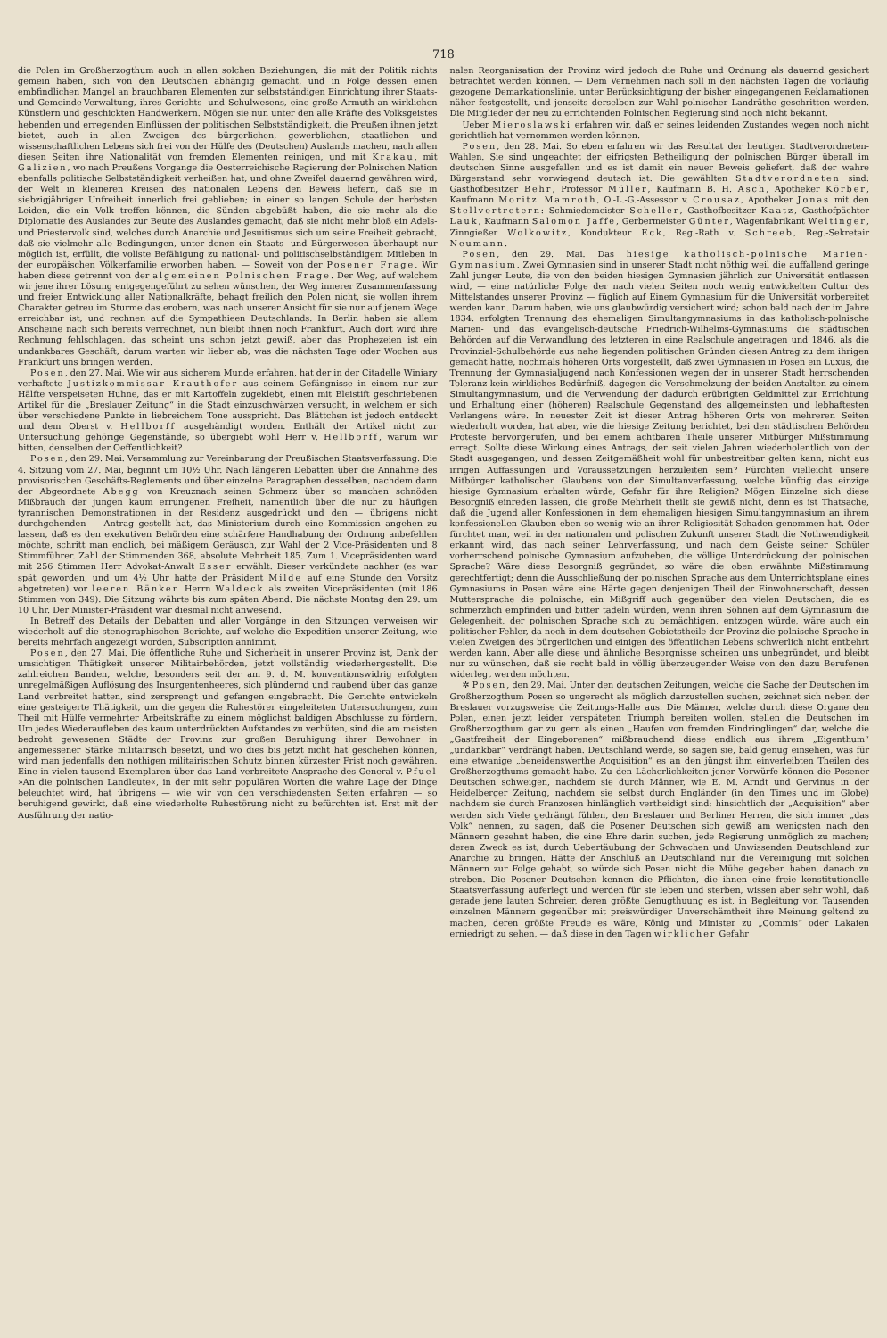718
die Polen im Großherzogthum auch in allen solchen Beziehungen, die mit der Politik nichts gemein haben, sich von den Deutschen abhängig gemacht, und in Folge dessen einen embfindlichen Mangel an brauchbaren Elementen zur selbstständigen Einrichtung ihrer Staats- und Gemeinde-Verwaltung, ihres Gerichts- und Schulwesens, eine große Armuth an wirklichen Künstlern und geschickten Handwerkern. Mögen sie nun unter den alle Kräfte des Volksgeistes hebenden und erregenden Einflüssen der politischen Selbstständigkeit, die Preußen ihnen jetzt bietet, auch in allen Zweigen des bürgerlichen, gewerblichen, staatlichen und wissenschaftlichen Lebens sich frei von der Hülfe des (Deutschen) Auslands machen, nach allen diesen Seiten ihre Nationalität von fremden Elementen reinigen, und mit Krakau, mit Galizien, wo nach Preußens Vorgange die Oesterreichische Regierung der Polnischen Nation ebenfalls politische Selbstständigkeit verheißen hat, und ohne Zweifel dauernd gewähren wird, der Welt in kleineren Kreisen des nationalen Lebens den Beweis liefern, daß sie in siebzigjähriger Unfreiheit innerlich frei geblieben; in einer so langen Schule der herbsten Leiden, die ein Volk treffen können, die Sünden abgebüßt haben, die sie mehr als die Diplomatie des Auslandes zur Beute des Auslandes gemacht, daß sie nicht mehr bloß ein Adels- und Priestervolk sind, welches durch Anarchie und Jesuitismus sich um seine Freiheit gebracht, daß sie vielmehr alle Bedingungen, unter denen ein Staats- und Bürgerwesen überhaupt nur möglich ist, erfüllt, die vollste Befähigung zu national- und politischselbständigem Mitleben in der europäischen Völkerfamilie erworben haben. — Soweit von der Posener Frage. Wir haben diese getrennt von der algemeinen Polnischen Frage. Der Weg, auf welchem wir jene ihrer Lösung entgegengeführt zu sehen wünschen, der Weg innerer Zusammenfassung und freier Entwicklung aller Nationalkräfte, behagt freilich den Polen nicht, sie wollen ihrem Charakter getreu im Sturme das erobern, was nach unserer Ansicht für sie nur auf jenem Wege erreichbar ist, und rechnen auf die Sympathieen Deutschlands. In Berlin haben sie allem Anscheine nach sich bereits verrechnet, nun bleibt ihnen noch Frankfurt. Auch dort wird ihre Rechnung fehlschlagen, das scheint uns schon jetzt gewiß, aber das Prophezeien ist ein undankbares Geschäft, darum warten wir lieber ab, was die nächsten Tage oder Wochen aus Frankfurt uns bringen werden.
Posen, den 27. Mai. Wie wir aus sicherem Munde erfahren, hat der in der Citadelle Winiary verhaftete Justizkommissar Krauthofer aus seinem Gefängnisse in einem nur zur Hälfte verspeiseten Huhne, das er mit Kartoffeln zugeklebt, einen mit Bleistift geschriebenen Artikel für die „Breslauer Zeitung“ in die Stadt einzuschwärzen versucht, in welchem er sich über verschiedene Punkte in liebreichem Tone ausspricht. Das Blättchen ist jedoch entdeckt und dem Oberst v. Hellborff ausgehändigt worden. Enthält der Artikel nicht zur Untersuchung gehörige Gegenstände, so übergiebt wohl Herr v. Hellborff, warum wir bitten, denselben der Oeffentlichkeit?
Posen, den 29. Mai. Versammlung zur Vereinbarung der Preußischen Staatsverfassung. Die 4. Sitzung vom 27. Mai, beginnt um 10½ Uhr. Nach längeren Debatten über die Annahme des provisorischen Geschäfts-Reglements und über einzelne Paragraphen desselben, nachdem dann der Abgeordnete Abegg von Kreuznach seinen Schmerz über so manchen schnöden Mißbrauch der jungen kaum errungenen Freiheit, namentlich über die nur zu häufigen tyrannischen Demonstrationen in der Residenz ausgedrückt und den — übrigens nicht durchgehenden — Antrag gestellt hat, das Ministerium durch eine Kommission angehen zu lassen, daß es den exekutiven Behörden eine schärfere Handhabung der Ordnung anbefehlen möchte, schritt man endlich, bei mäßigem Geräusch, zur Wahl der 2 Vice-Präsidenten und 8 Stimmführer. Zahl der Stimmenden 368, absolute Mehrheit 185. Zum 1. Vicepräsidenten ward mit 256 Stimmen Herr Advokat-Anwalt Esser erwählt. Dieser verkündete nachher (es war spät geworden, und um 4½ Uhr hatte der Präsident Milde auf eine Stunde den Vorsitz abgetreten) vor leeren Bänken Herrn Waldeck als zweiten Vicepräsidenten (mit 186 Stimmen von 349). Die Sitzung währte bis zum späten Abend. Die nächste Montag den 29. um 10 Uhr. Der Minister-Präsident war diesmal nicht anwesend.
In Betreff des Details der Debatten und aller Vorgänge in den Sitzungen verweisen wir wiederholt auf die stenographischen Berichte, auf welche die Expedition unserer Zeitung, wie bereits mehrfach angezeigt worden, Subscription annimmt.
Posen, den 27. Mai. Die öffentliche Ruhe und Sicherheit in unserer Provinz ist, Dank der umsichtigen Thätigkeit unserer Militairbehörden, jetzt vollständig wiederhergestellt. Die zahlreichen Banden, welche, besonders seit der am 9. d. M. konventionswidrig erfolgten unregelmäßigen Auflösung des Insurgentenheeres, sich plündernd und raubend über das ganze Land verbreitet hatten, sind zersprengt und gefangen eingebracht. Die Gerichte entwickeln eine gesteigerte Thätigkeit, um die gegen die Ruhestörer eingeleiteten Untersuchungen, zum Theil mit Hülfe vermehrter Arbeitskräfte zu einem möglichst baldigen Abschlusse zu fördern. Um jedes Wiederaufleben des kaum unterdrückten Aufstandes zu verhüten, sind die am meisten bedroht gewesenen Städte der Provinz zur großen Beruhigung ihrer Bewohner in angemessener Stärke militairisch besetzt, und wo dies bis jetzt nicht hat geschehen können, wird man jedenfalls den nothigen militairischen Schutz binnen kürzester Frist noch gewähren. Eine in vielen tausend Exemplaren über das Land verbreitete Ansprache des General v. Pfuel »An die polnischen Landleute«, in der mit sehr populären Worten die wahre Lage der Dinge beleuchtet wird, hat übrigens — wie wir von den verschiedensten Seiten erfahren — so beruhigend gewirkt, daß eine wiederholte Ruhestörung nicht zu befürchten ist. Erst mit der Ausführung der natio-
nalen Reorganisation der Provinz wird jedoch die Ruhe und Ordnung als dauernd gesichert betrachtet werden können. — Dem Vernehmen nach soll in den nächsten Tagen die vorläufig gezogene Demarkationslinie, unter Berücksichtigung der bisher eingegangenen Reklamationen näher festgestellt, und jenseits derselben zur Wahl polnischer Landräthe geschritten werden. Die Mitglieder der neu zu errichtenden Polnischen Regierung sind noch nicht bekannt.
Ueber Mieroslawski erfahren wir, daß er seines leidenden Zustandes wegen noch nicht gerichtlich hat vernommen werden können.
Posen, den 28. Mai. So eben erfahren wir das Resultat der heutigen Stadtverordneten-Wahlen. Sie sind ungeachtet der eifrigsten Betheiligung der polnischen Bürger überall im deutschen Sinne ausgefallen und es ist damit ein neuer Beweis geliefert, daß der wahre Bürgerstand sehr vorwiegend deutsch ist. Die gewählten Stadtverordneten sind: Gasthofbesitzer Behr, Professor Müller, Kaufmann B. H. Asch, Apotheker Körber, Kaufmann Moritz Mamroth, O.-L.-G.-Assessor v. Crousaz, Apotheker Jonas mit den Stellvertretern: Schmiedemeister Scheller, Gasthofbesitzer Kaatz, Gasthofpächter Lauk, Kaufmann Salomon Jaffe, Gerbermeister Günter, Wagenfabrikant Weltinger, Zinngießer Wolkowitz, Kondukteur Eck, Reg.-Rath v. Schreeb, Reg.-Sekretair Neumann.
Posen, den 29. Mai. Das hiesige katholisch-polnische Marien-Gymnasium. Zwei Gymnasien sind in unserer Stadt nicht nöthig weil die auffallend geringe Zahl junger Leute, die von den beiden hiesigen Gymnasien jährlich zur Universität entlassen wird, — eine natürliche Folge der nach vielen Seiten noch wenig entwickelten Cultur des Mittelstandes unserer Provinz — füglich auf Einem Gymnasium für die Universität vorbereitet werden kann. Darum haben, wie uns glaubwürdig versichert wird; schon bald nach der im Jahre 1834. erfolgten Trennung des ehemaligen Simultangymnasiums in das katholisch-polnische Marien- und das evangelisch-deutsche Friedrich-Wilhelms-Gymnasiums die städtischen Behörden auf die Verwandlung des letzteren in eine Realschule angetragen und 1846, als die Provinzial-Schulbehörde aus nahe liegenden politischen Gründen diesen Antrag zu dem ihrigen gemacht hatte, nochmals höheren Orts vorgestellt, daß zwei Gymnasien in Posen ein Luxus, die Trennung der Gymnasialjugend nach Konfessionen wegen der in unserer Stadt herrschenden Toleranz kein wirkliches Bedürfniß, dagegen die Verschmelzung der beiden Anstalten zu einem Simultangymnasium, und die Verwendung der dadurch erübrigten Geldmittel zur Errichtung und Erhaltung einer (höheren) Realschule Gegenstand des allgemeinsten und lebhaftesten Verlangens wäre. In neuester Zeit ist dieser Antrag höheren Orts von mehreren Seiten wiederholt worden, hat aber, wie die hiesige Zeitung berichtet, bei den städtischen Behörden Proteste hervorgerufen, und bei einem achtbaren Theile unserer Mitbürger Mißstimmung erregt. Sollte diese Wirkung eines Antrags, der seit vielen Jahren wiederholentlich von der Stadt ausgegangen, und dessen Zeitgemäßheit wohl für unbestreitbar gelten kann, nicht aus irrigen Auffassungen und Voraussetzungen herzuleiten sein? Fürchten vielleicht unsere Mitbürger katholischen Glaubens von der Simultanverfassung, welche künftig das einzige hiesige Gymnasium erhalten würde, Gefahr für ihre Religion? Mögen Einzelne sich diese Besorgniß einreden lassen, die große Mehrheit theilt sie gewiß nicht, denn es ist Thatsache, daß die Jugend aller Konfessionen in dem ehemaligen hiesigen Simultangymnasium an ihrem konfessionellen Glauben eben so wenig wie an ihrer Religiosität Schaden genommen hat. Oder fürchtet man, weil in der nationalen und polischen Zukunft unserer Stadt die Nothwendigkeit erkannt wird, das nach seiner Lehrverfassung, und nach dem Geiste seiner Schüler vorherrschend polnische Gymnasium aufzuheben, die völlige Unterdrückung der polnischen Sprache? Wäre diese Besorgniß gegründet, so wäre die oben erwähnte Mißstimmung gerechtfertigt; denn die Ausschließung der polnischen Sprache aus dem Unterrichtsplane eines Gymnasiums in Posen wäre eine Härte gegen denjenigen Theil der Einwohnerschaft, dessen Muttersprache die polnische, ein Mißgriff auch gegenüber den vielen Deutschen, die es schmerzlich empfinden und bitter tadeln würden, wenn ihren Söhnen auf dem Gymnasium die Gelegenheit, der polnischen Sprache sich zu bemächtigen, entzogen würde, wäre auch ein politischer Fehler, da noch in dem deutschen Gebietstheile der Provinz die polnische Sprache in vielen Zweigen des bürgerlichen und einigen des öffentlichen Lebens schwerlich nicht entbehrt werden kann. Aber alle diese und ähnliche Besorgnisse scheinen uns unbegründet, und bleibt nur zu wünschen, daß sie recht bald in völlig überzeugender Weise von den dazu Berufenen widerlegt werden möchten.
✲ Posen, den 29. Mai. Unter den deutschen Zeitungen, welche die Sache der Deutschen im Großherzogthum Posen so ungerecht als möglich darzustellen suchen, zeichnet sich neben der Breslauer vorzugsweise die Zeitungs-Halle aus. Die Männer, welche durch diese Organe den Polen, einen jetzt leider verspäteten Triumph bereiten wollen, stellen die Deutschen im Großherzogthum gar zu gern als einen „Haufen von fremden Eindringlingen“ dar, welche die „Gastfreiheit der Eingeborenen“ mißbrauchend diese endlich aus ihrem „Eigenthum“ „undankbar“ verdrängt haben. Deutschland werde, so sagen sie, bald genug einsehen, was für eine etwanige „beneidenswerthe Acquisition“ es an den jüngst ihm einverleibten Theilen des Großherzogthums gemacht habe. Zu den Lächerlichkeiten jener Vorwürfe können die Posener Deutschen schweigen, nachdem sie durch Männer, wie E. M. Arndt und Gervinus in der Heidelberger Zeitung, nachdem sie selbst durch Engländer (in den Times und im Globe) nachdem sie durch Franzosen hinlänglich vertheidigt sind: hinsichtlich der „Acquisition“ aber werden sich Viele gedrängt fühlen, den Breslauer und Berliner Herren, die sich immer „das Volk“ nennen, zu sagen, daß die Posener Deutschen sich gewiß am wenigsten nach den Männern gesehnt haben, die eine Ehre darin suchen, jede Regierung unmöglich zu machen; deren Zweck es ist, durch Uebertäubung der Schwachen und Unwissenden Deutschland zur Anarchie zu bringen. Hätte der Anschluß an Deutschland nur die Vereinigung mit solchen Männern zur Folge gehabt, so würde sich Posen nicht die Mühe gegeben haben, danach zu streben. Die Posener Deutschen kennen die Pflichten, die ihnen eine freie konstitutionelle Staatsverfassung auferlegt und werden für sie leben und sterben, wissen aber sehr wohl, daß gerade jene lauten Schreier, deren größte Genugthuung es ist, in Begleitung von Tausenden einzelnen Männern gegenüber mit preiswürdiger Unverschämtheit ihre Meinung geltend zu machen, deren größte Freude es wäre, König und Minister zu „Commis“ oder Lakaien erniedrigt zu sehen, — daß diese in den Tagen wirklicher Gefahr